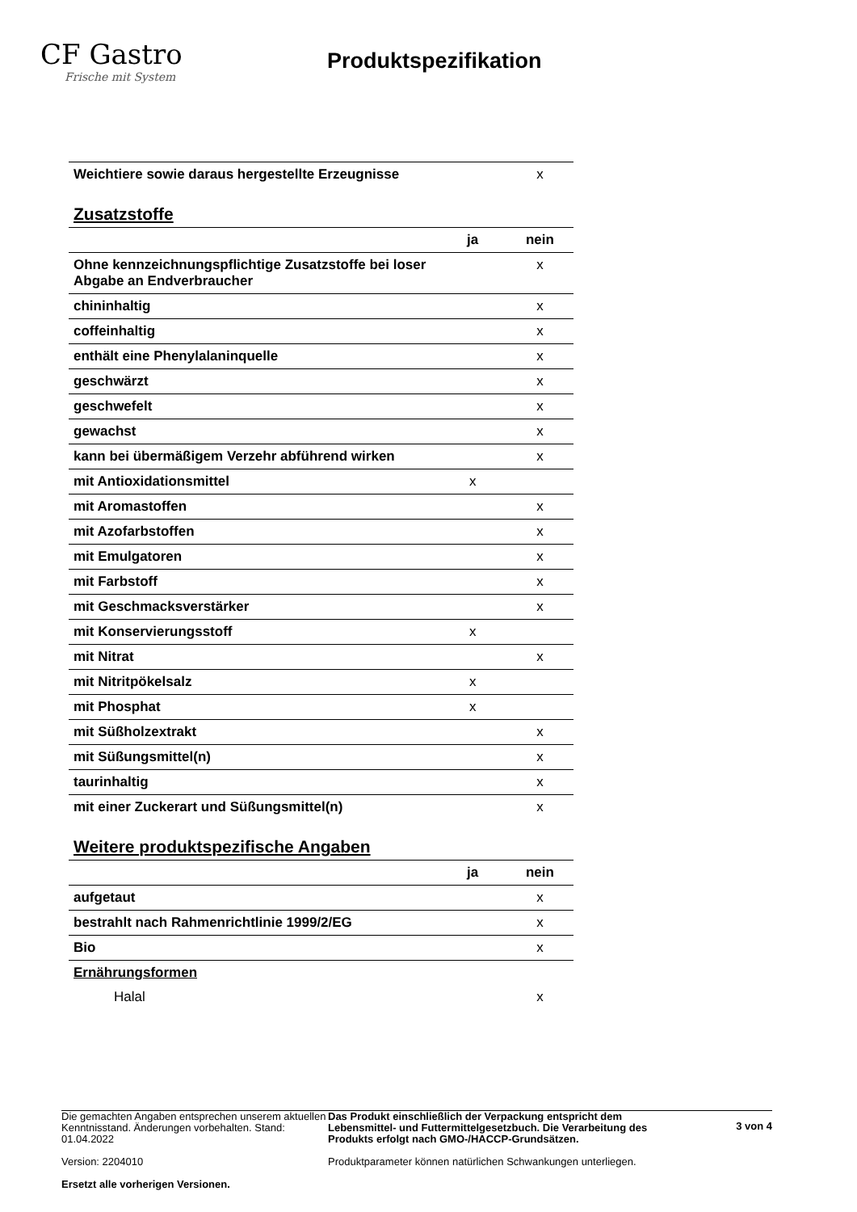CF Gastro
Frische mit System
Produktspezifikation
| Weichtiere sowie daraus hergestellte Erzeugnisse | | x |
Zusatzstoffe
| | ja | nein |
| Ohne kennzeichnungspflichtige Zusatzstoffe bei loser Abgabe an Endverbraucher | | x |
| chininhaltig | | x |
| coffeinhaltig | | x |
| enthält eine Phenylalaninquelle | | x |
| geschwärzt | | x |
| geschwefelt | | x |
| gewachst | | x |
| kann bei übermäßigem Verzehr abführend wirken | | x |
| mit Antioxidationsmittel | x | |
| mit Aromastoffen | | x |
| mit Azofarbstoffen | | x |
| mit Emulgatoren | | x |
| mit Farbstoff | | x |
| mit Geschmacksverstärker | | x |
| mit Konservierungsstoff | x | |
| mit Nitrat | | x |
| mit Nitritpökelsalz | x | |
| mit Phosphat | x | |
| mit Süßholzextrakt | | x |
| mit Süßungsmittel(n) | | x |
| taurinhaltig | | x |
| mit einer Zuckerart und Süßungsmittel(n) | | x |
Weitere produktspezifische Angaben
| | ja | nein |
| aufgetaut | | x |
| bestrahlt nach Rahmenrichtlinie 1999/2/EG | | x |
| Bio | | x |
| Ernährungsformen | | |
| Halal | | x |
Die gemachten Angaben entsprechen unserem aktuellen Kenntnisstand. Änderungen vorbehalten. Stand: 01.04.2022
Version: 2204010
Ersetzt alle vorherigen Versionen.
Das Produkt einschließlich der Verpackung entspricht dem Lebensmittel- und Futtermittelgesetzbuch. Die Verarbeitung des Produkts erfolgt nach GMO-/HACCP-Grundsätzen.
Produktparameter können natürlichen Schwankungen unterliegen.
3 von 4